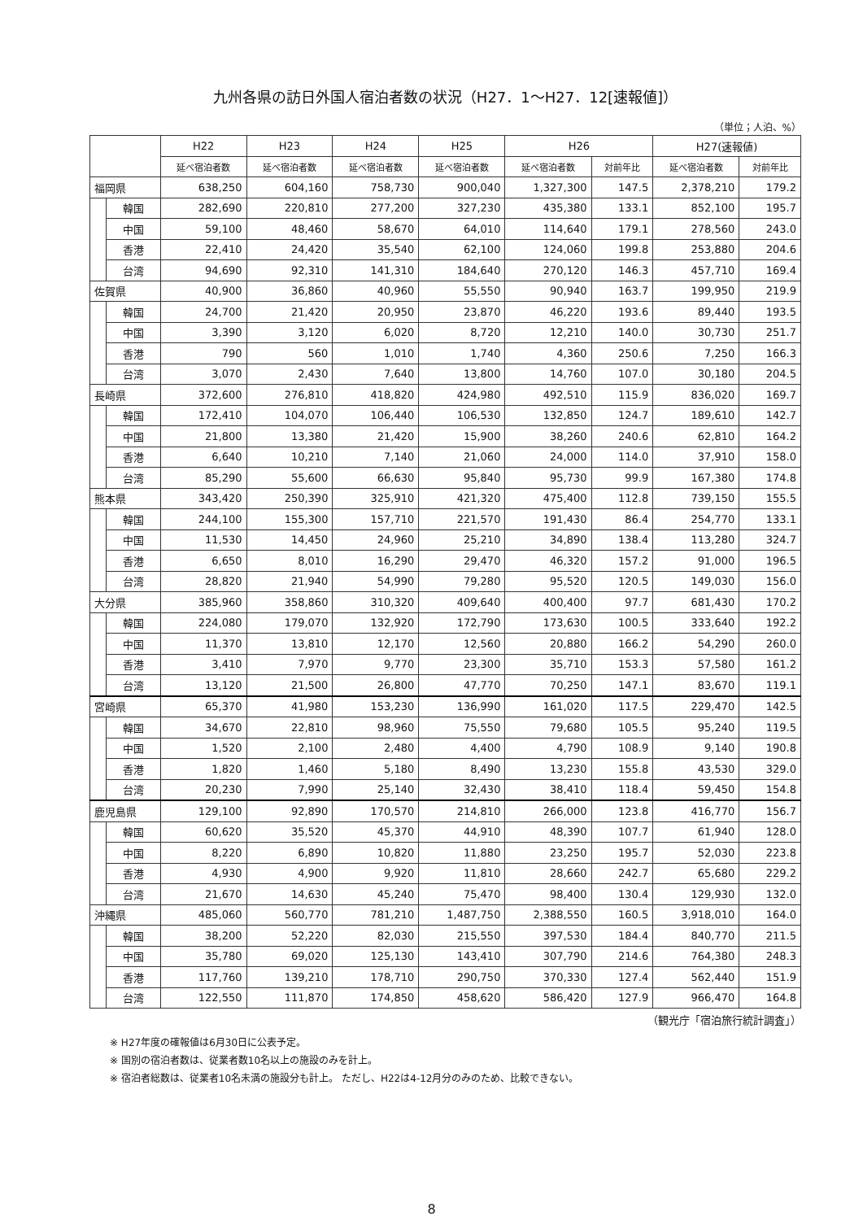九州各県の訪日外国人宿泊者数の状況（H27．1～H27．12[速報値]）
（単位；人泊、%）
| | | H22 | H23 | H24 | H25 | H26 | | H27(速報値) | |
| --- | --- | --- | --- | --- | --- | --- | --- | --- | --- |
| | | 延べ宿泊者数 | 延べ宿泊者数 | 延べ宿泊者数 | 延べ宿泊者数 | 延べ宿泊者数 | 対前年比 | 延べ宿泊者数 | 対前年比 |
| 福岡県 | | 638,250 | 604,160 | 758,730 | 900,040 | 1,327,300 | 147.5 | 2,378,210 | 179.2 |
| | 韓国 | 282,690 | 220,810 | 277,200 | 327,230 | 435,380 | 133.1 | 852,100 | 195.7 |
| | 中国 | 59,100 | 48,460 | 58,670 | 64,010 | 114,640 | 179.1 | 278,560 | 243.0 |
| | 香港 | 22,410 | 24,420 | 35,540 | 62,100 | 124,060 | 199.8 | 253,880 | 204.6 |
| | 台湾 | 94,690 | 92,310 | 141,310 | 184,640 | 270,120 | 146.3 | 457,710 | 169.4 |
| 佐賀県 | | 40,900 | 36,860 | 40,960 | 55,550 | 90,940 | 163.7 | 199,950 | 219.9 |
| | 韓国 | 24,700 | 21,420 | 20,950 | 23,870 | 46,220 | 193.6 | 89,440 | 193.5 |
| | 中国 | 3,390 | 3,120 | 6,020 | 8,720 | 12,210 | 140.0 | 30,730 | 251.7 |
| | 香港 | 790 | 560 | 1,010 | 1,740 | 4,360 | 250.6 | 7,250 | 166.3 |
| | 台湾 | 3,070 | 2,430 | 7,640 | 13,800 | 14,760 | 107.0 | 30,180 | 204.5 |
| 長崎県 | | 372,600 | 276,810 | 418,820 | 424,980 | 492,510 | 115.9 | 836,020 | 169.7 |
| | 韓国 | 172,410 | 104,070 | 106,440 | 106,530 | 132,850 | 124.7 | 189,610 | 142.7 |
| | 中国 | 21,800 | 13,380 | 21,420 | 15,900 | 38,260 | 240.6 | 62,810 | 164.2 |
| | 香港 | 6,640 | 10,210 | 7,140 | 21,060 | 24,000 | 114.0 | 37,910 | 158.0 |
| | 台湾 | 85,290 | 55,600 | 66,630 | 95,840 | 95,730 | 99.9 | 167,380 | 174.8 |
| 熊本県 | | 343,420 | 250,390 | 325,910 | 421,320 | 475,400 | 112.8 | 739,150 | 155.5 |
| | 韓国 | 244,100 | 155,300 | 157,710 | 221,570 | 191,430 | 86.4 | 254,770 | 133.1 |
| | 中国 | 11,530 | 14,450 | 24,960 | 25,210 | 34,890 | 138.4 | 113,280 | 324.7 |
| | 香港 | 6,650 | 8,010 | 16,290 | 29,470 | 46,320 | 157.2 | 91,000 | 196.5 |
| | 台湾 | 28,820 | 21,940 | 54,990 | 79,280 | 95,520 | 120.5 | 149,030 | 156.0 |
| 大分県 | | 385,960 | 358,860 | 310,320 | 409,640 | 400,400 | 97.7 | 681,430 | 170.2 |
| | 韓国 | 224,080 | 179,070 | 132,920 | 172,790 | 173,630 | 100.5 | 333,640 | 192.2 |
| | 中国 | 11,370 | 13,810 | 12,170 | 12,560 | 20,880 | 166.2 | 54,290 | 260.0 |
| | 香港 | 3,410 | 7,970 | 9,770 | 23,300 | 35,710 | 153.3 | 57,580 | 161.2 |
| | 台湾 | 13,120 | 21,500 | 26,800 | 47,770 | 70,250 | 147.1 | 83,670 | 119.1 |
| 宮崎県 | | 65,370 | 41,980 | 153,230 | 136,990 | 161,020 | 117.5 | 229,470 | 142.5 |
| | 韓国 | 34,670 | 22,810 | 98,960 | 75,550 | 79,680 | 105.5 | 95,240 | 119.5 |
| | 中国 | 1,520 | 2,100 | 2,480 | 4,400 | 4,790 | 108.9 | 9,140 | 190.8 |
| | 香港 | 1,820 | 1,460 | 5,180 | 8,490 | 13,230 | 155.8 | 43,530 | 329.0 |
| | 台湾 | 20,230 | 7,990 | 25,140 | 32,430 | 38,410 | 118.4 | 59,450 | 154.8 |
| 鹿児島県 | | 129,100 | 92,890 | 170,570 | 214,810 | 266,000 | 123.8 | 416,770 | 156.7 |
| | 韓国 | 60,620 | 35,520 | 45,370 | 44,910 | 48,390 | 107.7 | 61,940 | 128.0 |
| | 中国 | 8,220 | 6,890 | 10,820 | 11,880 | 23,250 | 195.7 | 52,030 | 223.8 |
| | 香港 | 4,930 | 4,900 | 9,920 | 11,810 | 28,660 | 242.7 | 65,680 | 229.2 |
| | 台湾 | 21,670 | 14,630 | 45,240 | 75,470 | 98,400 | 130.4 | 129,930 | 132.0 |
| 沖縄県 | | 485,060 | 560,770 | 781,210 | 1,487,750 | 2,388,550 | 160.5 | 3,918,010 | 164.0 |
| | 韓国 | 38,200 | 52,220 | 82,030 | 215,550 | 397,530 | 184.4 | 840,770 | 211.5 |
| | 中国 | 35,780 | 69,020 | 125,130 | 143,410 | 307,790 | 214.6 | 764,380 | 248.3 |
| | 香港 | 117,760 | 139,210 | 178,710 | 290,750 | 370,330 | 127.4 | 562,440 | 151.9 |
| | 台湾 | 122,550 | 111,870 | 174,850 | 458,620 | 586,420 | 127.9 | 966,470 | 164.8 |
（観光庁「宿泊旅行統計調査」）
※ H27年度の確報値は6月30日に公表予定。
※ 国別の宿泊者数は、従業者数10名以上の施設のみを計上。
※ 宿泊者総数は、従業者10名未満の施設分も計上。 ただし、H22は4-12月分のみのため、比較できない。
8